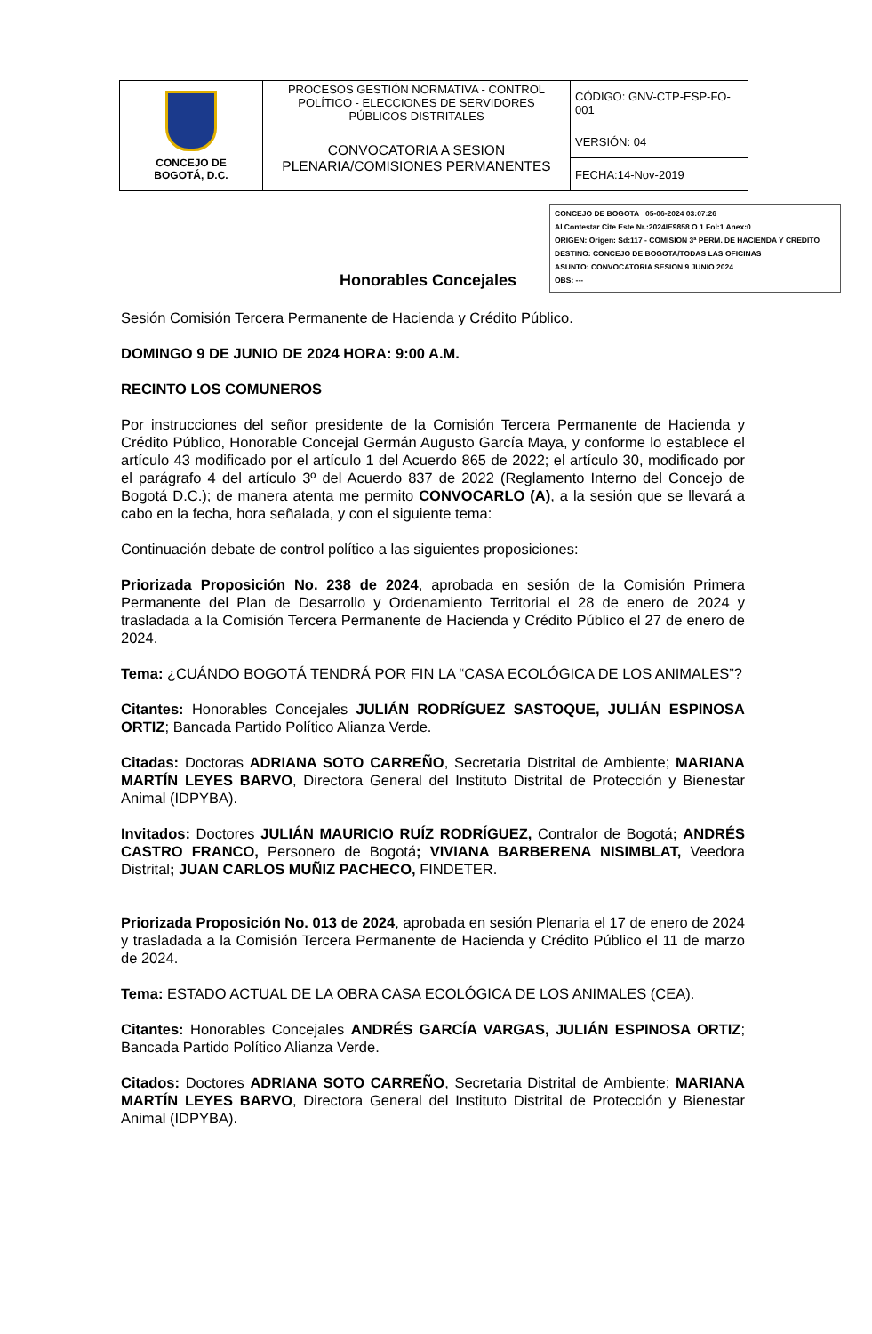| CONCEJO DE BOGOTÁ, D.C. | PROCESOS GESTIÓN NORMATIVA - CONTROL POLÍTICO - ELECCIONES DE SERVIDORES PÚBLICOS DISTRITALES | CÓDIGO: GNV-CTP-ESP-FO-001 |
| | CONVOCATORIA A SESION PLENARIA/COMISIONES PERMANENTES | VERSIÓN: 04 |
| | | FECHA:14-Nov-2019 |
CONCEJO DE BOGOTA 05-06-2024 03:07:26
Al Contestar Cite Este Nr.:2024IE9858 O 1 Fol:1 Anex:0
ORIGEN: Origen: Sd:117 - COMISION 3ª PERM. DE HACIENDA Y CREDITO
DESTINO: CONCEJO DE BOGOTA/TODAS LAS OFICINAS
ASUNTO: CONVOCATORIA SESION 9 JUNIO 2024
OBS: ---
Honorables Concejales
Sesión Comisión Tercera Permanente de Hacienda y Crédito Público.
DOMINGO 9 DE JUNIO DE 2024 HORA: 9:00 A.M.
RECINTO LOS COMUNEROS
Por instrucciones del señor presidente de la Comisión Tercera Permanente de Hacienda y Crédito Público, Honorable Concejal Germán Augusto García Maya, y conforme lo establece el artículo 43 modificado por el artículo 1 del Acuerdo 865 de 2022; el artículo 30, modificado por el parágrafo 4 del artículo 3º del Acuerdo 837 de 2022 (Reglamento Interno del Concejo de Bogotá D.C.); de manera atenta me permito CONVOCARLO (A), a la sesión que se llevará a cabo en la fecha, hora señalada, y con el siguiente tema:
Continuación debate de control político a las siguientes proposiciones:
Priorizada Proposición No. 238 de 2024, aprobada en sesión de la Comisión Primera Permanente del Plan de Desarrollo y Ordenamiento Territorial el 28 de enero de 2024 y trasladada a la Comisión Tercera Permanente de Hacienda y Crédito Público el 27 de enero de 2024.
Tema: ¿CUÁNDO BOGOTÁ TENDRÁ POR FIN LA “CASA ECOLÓGICA DE LOS ANIMALES”?
Citantes: Honorables Concejales JULIÁN RODRÍGUEZ SASTOQUE, JULIÁN ESPINOSA ORTIZ; Bancada Partido Político Alianza Verde.
Citadas: Doctoras ADRIANA SOTO CARREÑO, Secretaria Distrital de Ambiente; MARIANA MARTÍN LEYES BARVO, Directora General del Instituto Distrital de Protección y Bienestar Animal (IDPYBA).
Invitados: Doctores JULIÁN MAURICIO RUÍZ RODRÍGUEZ, Contralor de Bogotá; ANDRÉS CASTRO FRANCO, Personero de Bogotá; VIVIANA BARBERENA NISIMBLAT, Veedora Distrital; JUAN CARLOS MUÑIZ PACHECO, FINDETER.
Priorizada Proposición No. 013 de 2024, aprobada en sesión Plenaria el 17 de enero de 2024 y trasladada a la Comisión Tercera Permanente de Hacienda y Crédito Público el 11 de marzo de 2024.
Tema: ESTADO ACTUAL DE LA OBRA CASA ECOLÓGICA DE LOS ANIMALES (CEA).
Citantes: Honorables Concejales ANDRÉS GARCÍA VARGAS, JULIÁN ESPINOSA ORTIZ; Bancada Partido Político Alianza Verde.
Citados: Doctores ADRIANA SOTO CARREÑO, Secretaria Distrital de Ambiente; MARIANA MARTÍN LEYES BARVO, Directora General del Instituto Distrital de Protección y Bienestar Animal (IDPYBA).